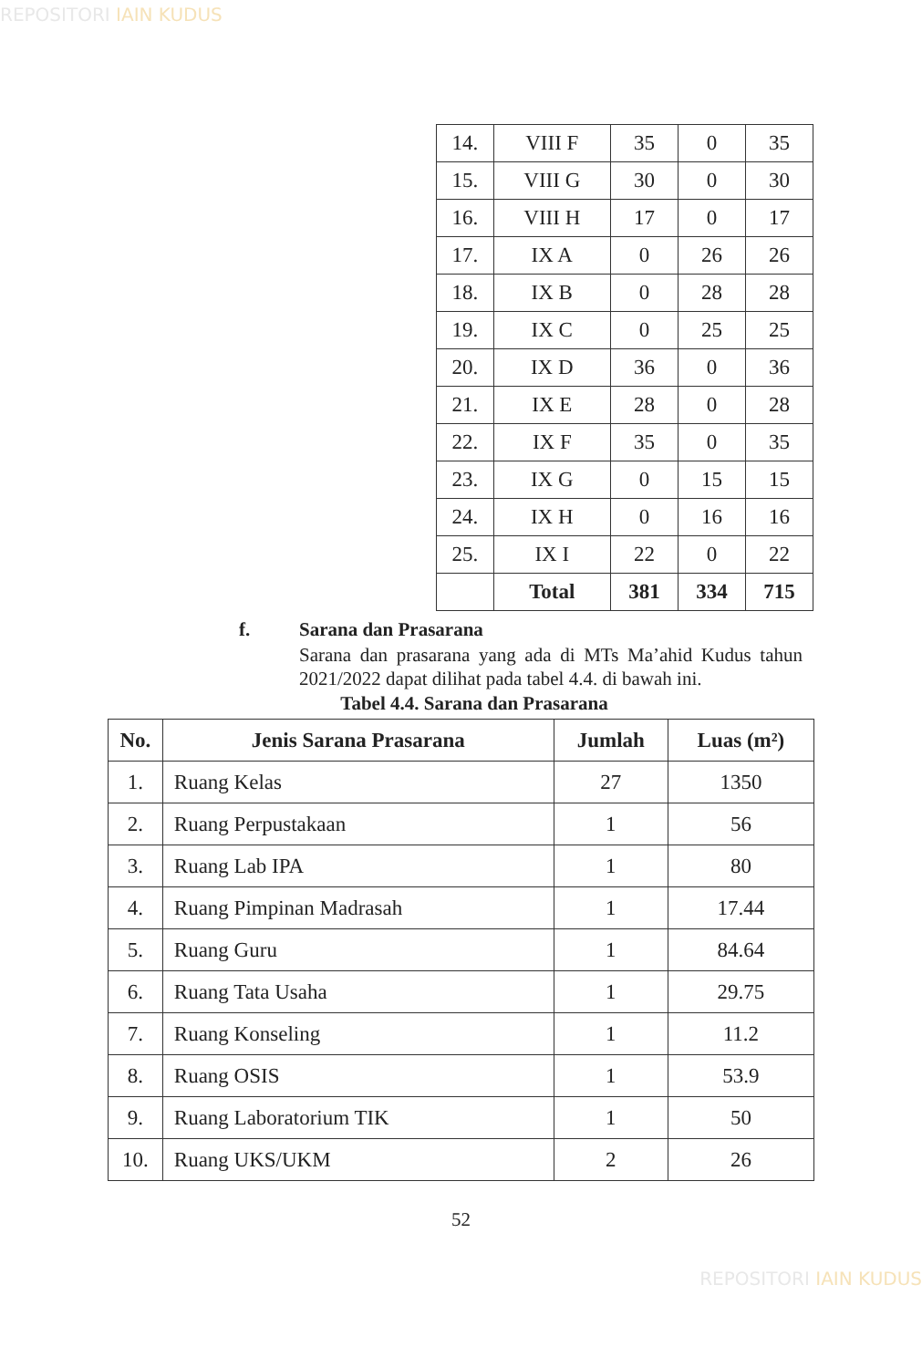REPOSITORI IAIN KUDUS
| 14. | VIII F | 35 | 0 | 35 |
| 15. | VIII G | 30 | 0 | 30 |
| 16. | VIII H | 17 | 0 | 17 |
| 17. | IX A | 0 | 26 | 26 |
| 18. | IX B | 0 | 28 | 28 |
| 19. | IX C | 0 | 25 | 25 |
| 20. | IX D | 36 | 0 | 36 |
| 21. | IX E | 28 | 0 | 28 |
| 22. | IX F | 35 | 0 | 35 |
| 23. | IX G | 0 | 15 | 15 |
| 24. | IX H | 0 | 16 | 16 |
| 25. | IX I | 22 | 0 | 22 |
| | Total | 381 | 334 | 715 |
f. Sarana dan Prasarana
Sarana dan prasarana yang ada di MTs Ma’ahid Kudus tahun 2021/2022 dapat dilihat pada tabel 4.4. di bawah ini.
Tabel 4.4. Sarana dan Prasarana
| No. | Jenis Sarana Prasarana | Jumlah | Luas (m²) |
| --- | --- | --- | --- |
| 1. | Ruang Kelas | 27 | 1350 |
| 2. | Ruang Perpustakaan | 1 | 56 |
| 3. | Ruang Lab IPA | 1 | 80 |
| 4. | Ruang Pimpinan Madrasah | 1 | 17.44 |
| 5. | Ruang Guru | 1 | 84.64 |
| 6. | Ruang Tata Usaha | 1 | 29.75 |
| 7. | Ruang Konseling | 1 | 11.2 |
| 8. | Ruang OSIS | 1 | 53.9 |
| 9. | Ruang Laboratorium TIK | 1 | 50 |
| 10. | Ruang UKS/UKM | 2 | 26 |
52
REPOSITORI IAIN KUDUS